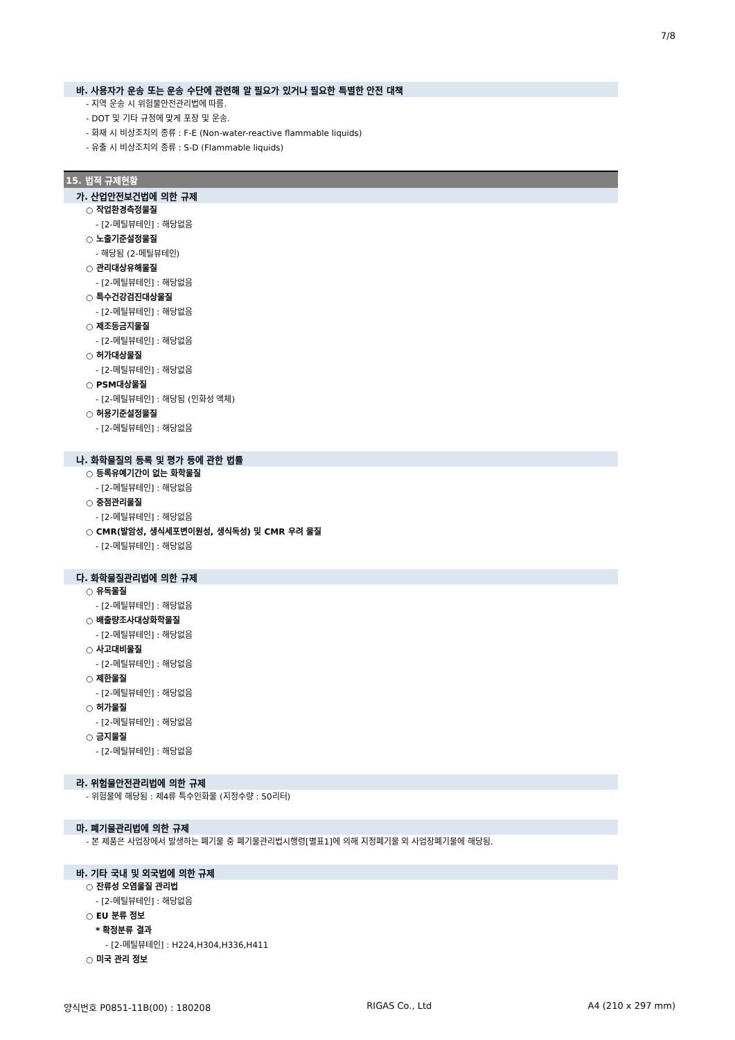7/8
바. 사용자가 운송 또는 운송 수단에 관련해 알 필요가 있거나 필요한 특별한 안전 대책
- 지역 운송 시 위험물안전관리법에 따름.
- DOT 및 기타 규정에 맞게 포장 및 운송.
- 화재 시 비상조치의 종류 : F-E (Non-water-reactive flammable liquids)
- 유출 시 비상조치의 종류 : S-D (Flammable liquids)
15. 법적 규제현황
가. 산업안전보건법에 의한 규제
○ 작업환경측정물질
- [2-메틸뷰테인] : 해당없음
○ 노출기준설정물질
- 해당됨 (2-메틸뷰테인)
○ 관리대상유해물질
- [2-메틸뷰테인] : 해당없음
○ 특수건강검진대상물질
- [2-메틸뷰테인] : 해당없음
○ 제조등금지물질
- [2-메틸뷰테인] : 해당없음
○ 허가대상물질
- [2-메틸뷰테인] : 해당없음
○ PSM대상물질
- [2-메틸뷰테인] : 해당됨 (인화성 액체)
○ 허용기준설정물질
- [2-메틸뷰테인] : 해당없음
나. 화학물질의 등록 및 평가 등에 관한 법률
○ 등록유예기간이 없는 화학물질
- [2-메틸뷰테인] : 해당없음
○ 중점관리물질
- [2-메틸뷰테인] : 해당없음
○ CMR(발암성, 생식세포변이원성, 생식독성) 및 CMR 우려 물질
- [2-메틸뷰테인] : 해당없음
다. 화학물질관리법에 의한 규제
○ 유독물질
- [2-메틸뷰테인] : 해당없음
○ 배출량조사대상화학물질
- [2-메틸뷰테인] : 해당없음
○ 사고대비물질
- [2-메틸뷰테인] : 해당없음
○ 제한물질
- [2-메틸뷰테인] : 해당없음
○ 허가물질
- [2-메틸뷰테인] : 해당없음
○ 금지물질
- [2-메틸뷰테인] : 해당없음
라. 위험물안전관리법에 의한 규제
- 위험물에 해당됨 : 제4류 특수인화물 (지정수량 : 50리터)
마. 폐기물관리법에 의한 규제
- 본 제품은 사업장에서 발생하는 폐기물 중 폐기물관리법시행령[별표1]에 의해 지정폐기물 외 사업장폐기물에 해당됨.
바. 기타 국내 및 외국법에 의한 규제
○ 잔류성 오염물질 관리법
- [2-메틸뷰테인] : 해당없음
○ EU 분류 정보
* 확정분류 결과
- [2-메틸뷰테인] : H224,H304,H336,H411
○ 미국 관리 정보
양식번호 P0851-11B(00) : 180208 RIGAS Co., Ltd A4 (210 x 297 mm)